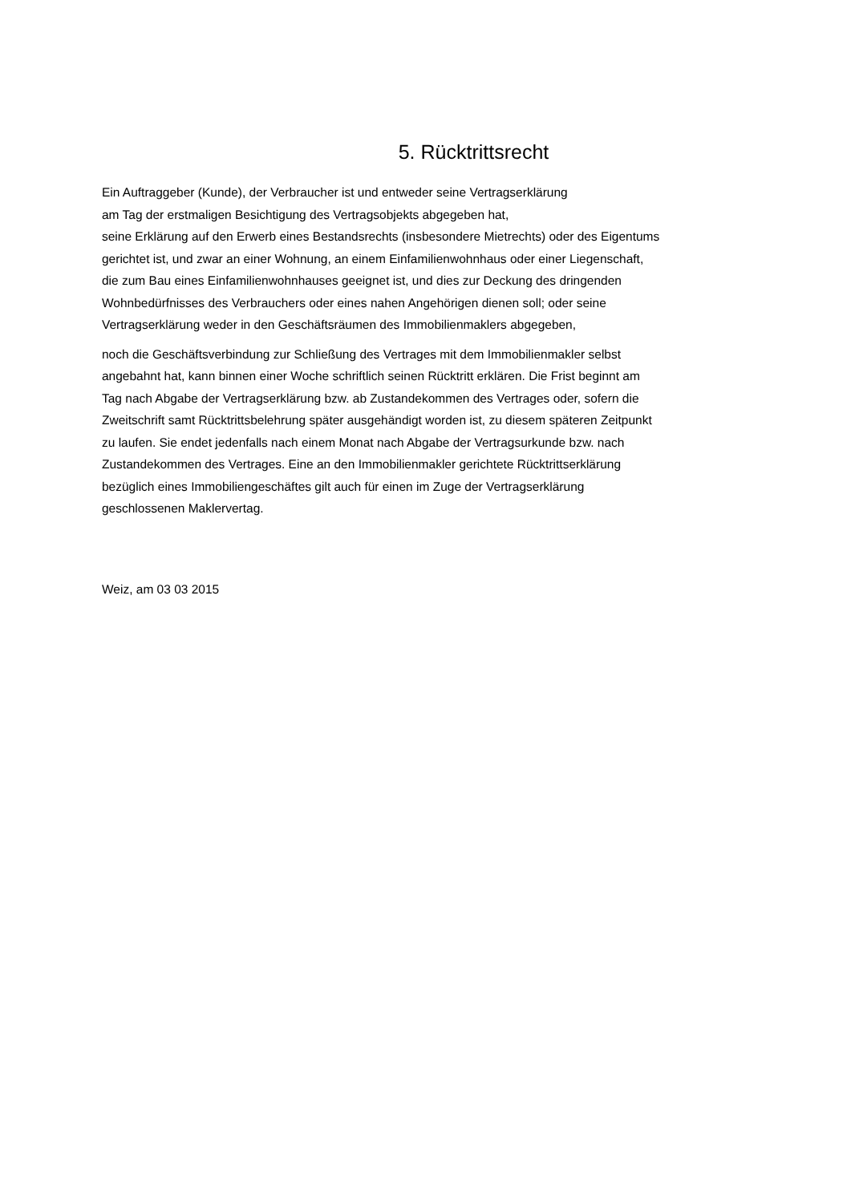5. Rücktrittsrecht
Ein Auftraggeber (Kunde), der Verbraucher ist und entweder seine Vertragserklärung
am Tag der erstmaligen Besichtigung des Vertragsobjekts abgegeben hat,
seine Erklärung auf den Erwerb eines Bestandsrechts (insbesondere Mietrechts) oder des Eigentums
gerichtet ist, und zwar an einer Wohnung, an einem Einfamilienwohnhaus oder einer Liegenschaft,
die zum Bau eines Einfamilienwohnhauses geeignet ist, und dies zur Deckung des dringenden
Wohnbedürfnisses des Verbrauchers oder eines nahen Angehörigen dienen soll; oder seine
Vertragserklärung weder in den Geschäftsräumen des Immobilienmaklers abgegeben,
noch die Geschäftsverbindung zur Schließung des Vertrages mit dem Immobilienmakler selbst
angebahnt hat, kann binnen einer Woche schriftlich seinen Rücktritt erklären. Die Frist beginnt am
Tag nach Abgabe der Vertragserklärung bzw. ab Zustandekommen des Vertrages oder, sofern die
Zweitschrift samt Rücktrittsbelehrung später ausgehändigt worden ist, zu diesem späteren Zeitpunkt
zu laufen. Sie endet jedenfalls nach einem Monat nach Abgabe der Vertragsurkunde bzw. nach
Zustandekommen des Vertrages. Eine an den Immobilienmakler gerichtete Rücktrittserklärung
bezüglich eines Immobiliengeschäftes gilt auch für einen im Zuge der Vertragserklärung
geschlossenen Maklervertag.
Weiz, am 03 03 2015